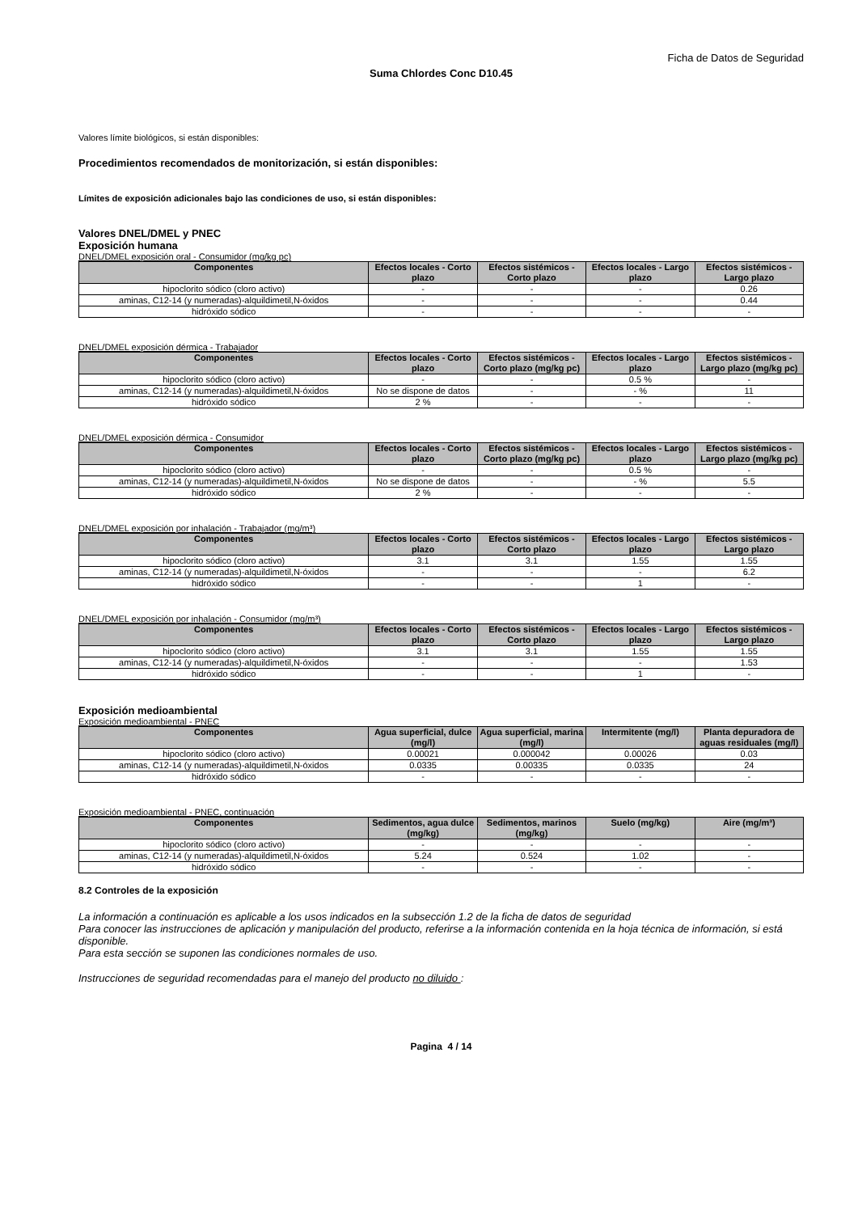Ficha de Datos de Seguridad
Suma Chlordes Conc D10.45
Valores límite biológicos, si están disponibles:
Procedimientos recomendados de monitorización, si están disponibles:
Límites de exposición adicionales bajo las condiciones de uso, si están disponibles:
Valores DNEL/DMEL y PNEC
Exposición humana
DNEL/DMEL exposición oral - Consumidor (mg/kg pc)
| Componentes | Efectos locales - Corto plazo | Efectos sistémicos - Corto plazo | Efectos locales - Largo plazo | Efectos sistémicos - Largo plazo |
| --- | --- | --- | --- | --- |
| hipoclorito sódico (cloro activo) | - | - | - | 0.26 |
| aminas, C12-14 (y numeradas)-alquildimetil,N-óxidos | - | - | - | 0.44 |
| hidróxido sódico | - | - | - | - |
DNEL/DMEL exposición dérmica - Trabajador
| Componentes | Efectos locales - Corto plazo | Efectos sistémicos - Corto plazo (mg/kg pc) | Efectos locales - Largo plazo | Efectos sistémicos - Largo plazo (mg/kg pc) |
| --- | --- | --- | --- | --- |
| hipoclorito sódico (cloro activo) | - | - | 0.5 % | - |
| aminas, C12-14 (y numeradas)-alquildimetil,N-óxidos | No se dispone de datos | - | - % | 11 |
| hidróxido sódico | 2 % | - | - | - |
DNEL/DMEL exposición dérmica - Consumidor
| Componentes | Efectos locales - Corto plazo | Efectos sistémicos - Corto plazo (mg/kg pc) | Efectos locales - Largo plazo | Efectos sistémicos - Largo plazo (mg/kg pc) |
| --- | --- | --- | --- | --- |
| hipoclorito sódico (cloro activo) | - | - | 0.5 % | - |
| aminas, C12-14 (y numeradas)-alquildimetil,N-óxidos | No se dispone de datos | - | - % | 5.5 |
| hidróxido sódico | 2 % | - | - | - |
DNEL/DMEL exposición por inhalación - Trabajador (mg/m³)
| Componentes | Efectos locales - Corto plazo | Efectos sistémicos - Corto plazo | Efectos locales - Largo plazo | Efectos sistémicos - Largo plazo |
| --- | --- | --- | --- | --- |
| hipoclorito sódico (cloro activo) | 3.1 | 3.1 | 1.55 | 1.55 |
| aminas, C12-14 (y numeradas)-alquildimetil,N-óxidos | - | - | - | 6.2 |
| hidróxido sódico | - | - | 1 | - |
DNEL/DMEL exposición por inhalación - Consumidor (mg/m³)
| Componentes | Efectos locales - Corto plazo | Efectos sistémicos - Corto plazo | Efectos locales - Largo plazo | Efectos sistémicos - Largo plazo |
| --- | --- | --- | --- | --- |
| hipoclorito sódico (cloro activo) | 3.1 | 3.1 | 1.55 | 1.55 |
| aminas, C12-14 (y numeradas)-alquildimetil,N-óxidos | - | - | - | 1.53 |
| hidróxido sódico | - | - | 1 | - |
Exposición medioambiental
Exposición medioambiental - PNEC
| Componentes | Agua superficial, dulce (mg/l) | Agua superficial, marina (mg/l) | Intermitente (mg/l) | Planta depuradora de aguas residuales (mg/l) |
| --- | --- | --- | --- | --- |
| hipoclorito sódico (cloro activo) | 0.00021 | 0.000042 | 0.00026 | 0.03 |
| aminas, C12-14 (y numeradas)-alquildimetil,N-óxidos | 0.0335 | 0.00335 | 0.0335 | 24 |
| hidróxido sódico | - | - | - | - |
Exposición medioambiental - PNEC, continuación
| Componentes | Sedimentos, agua dulce (mg/kg) | Sedimentos, marinos (mg/kg) | Suelo (mg/kg) | Aire (mg/m³) |
| --- | --- | --- | --- | --- |
| hipoclorito sódico (cloro activo) | - | - | - | - |
| aminas, C12-14 (y numeradas)-alquildimetil,N-óxidos | 5.24 | 0.524 | 1.02 | - |
| hidróxido sódico | - | - | - | - |
8.2 Controles de la exposición
La información a continuación es aplicable a los usos indicados en la subsección 1.2 de la ficha de datos de seguridad
Para conocer las instrucciones de aplicación y manipulación del producto, referirse a la información contenida en la hoja técnica de información, si está disponible.
Para esta sección se suponen las condiciones normales de uso.
Instrucciones de seguridad recomendadas para el manejo del producto no diluido :
Pagina 4 / 14